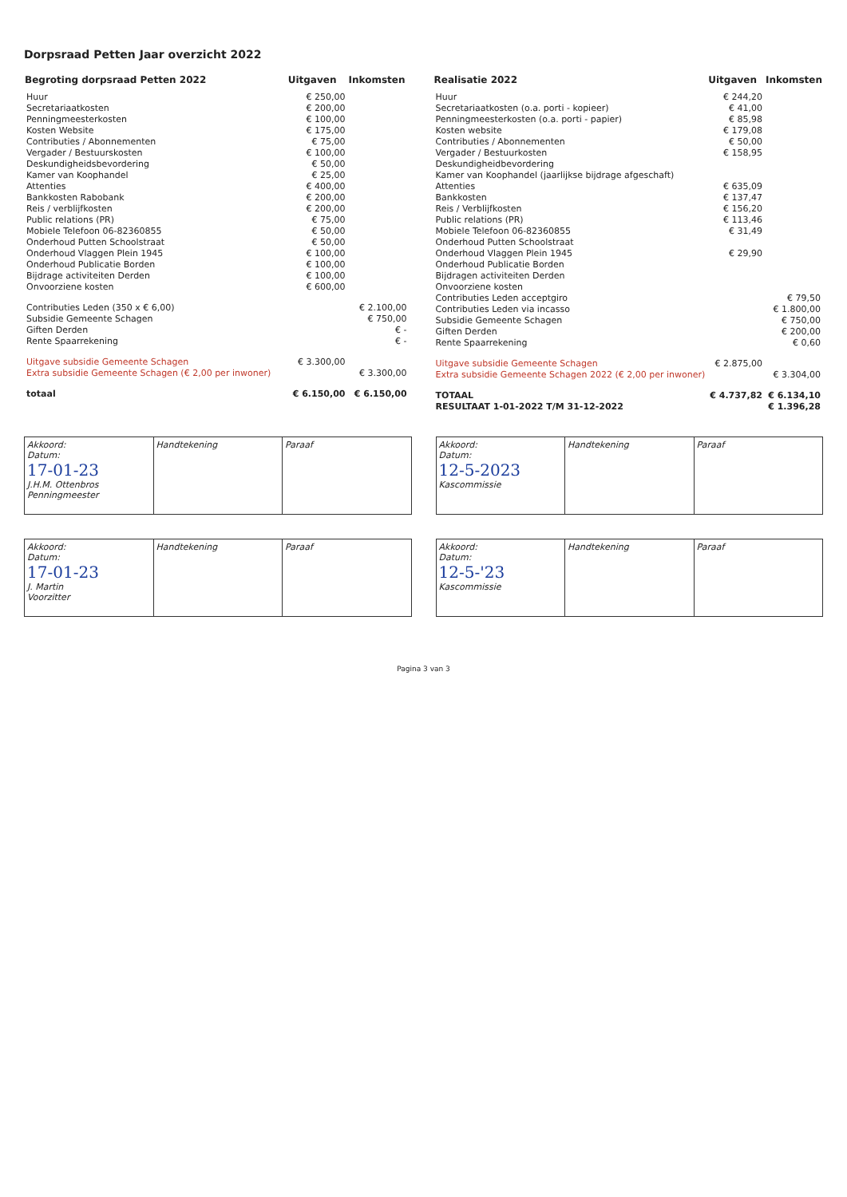Dorpsraad Petten Jaar overzicht 2022
| Begroting dorpsraad Petten 2022 | Uitgaven | Inkomsten |
| --- | --- | --- |
| Huur | € 250,00 | |
| Secretariaatkosten | € 200,00 | |
| Penningmeesterkosten | € 100,00 | |
| Kosten Website | € 175,00 | |
| Contributies / Abonnementen | € 75,00 | |
| Vergader / Bestuurskosten | € 100,00 | |
| Deskundigheidsbevordering | € 50,00 | |
| Kamer van Koophandel | € 25,00 | |
| Attenties | € 400,00 | |
| Bankkosten Rabobank | € 200,00 | |
| Reis / verblijfkosten | € 200,00 | |
| Public relations (PR) | € 75,00 | |
| Mobiele Telefoon 06-82360855 | € 50,00 | |
| Onderhoud Putten Schoolstraat | € 50,00 | |
| Onderhoud Vlaggen Plein 1945 | € 100,00 | |
| Onderhoud Publicatie Borden | € 100,00 | |
| Bijdrage activiteiten Derden | € 100,00 | |
| Onvoorziene kosten | € 600,00 | |
| Contributies Leden (350 x € 6,00) | | € 2.100,00 |
| Subsidie Gemeente Schagen | | € 750,00 |
| Giften Derden | | € - |
| Rente Spaarrekening | | € - |
| Uitgave subsidie Gemeente Schagen | € 3.300,00 | |
| Extra subsidie Gemeente Schagen (€ 2,00 per inwoner) | | € 3.300,00 |
| totaal | € 6.150,00 | € 6.150,00 |
| Realisatie 2022 | Uitgaven | Inkomsten |
| --- | --- | --- |
| Huur | € 244,20 | |
| Secretariaatkosten (o.a. porti - kopieer) | € 41,00 | |
| Penningmeesterkosten (o.a. porti - papier) | € 85,98 | |
| Kosten website | € 179,08 | |
| Contributies / Abonnementen | € 50,00 | |
| Vergader / Bestuurkosten | € 158,95 | |
| Deskundigheidbevordering | | |
| Kamer van Koophandel (jaarlijkse bijdrage afgeschaft) | | |
| Attenties | € 635,09 | |
| Bankkosten | € 137,47 | |
| Reis / Verblijfkosten | € 156,20 | |
| Public relations (PR) | € 113,46 | |
| Mobiele Telefoon 06-82360855 | € 31,49 | |
| Onderhoud Putten Schoolstraat | | |
| Onderhoud Vlaggen Plein 1945 | € 29,90 | |
| Onderhoud Publicatie Borden | | |
| Bijdragen activiteiten Derden | | |
| Onvoorziene kosten | | |
| Contributies Leden acceptgiro | | € 79,50 |
| Contributies Leden via incasso | | € 1.800,00 |
| Subsidie Gemeente Schagen | | € 750,00 |
| Giften Derden | | € 200,00 |
| Rente Spaarrekening | | € 0,60 |
| Uitgave subsidie Gemeente Schagen | € 2.875,00 | |
| Extra subsidie Gemeente Schagen 2022 (€ 2,00 per inwoner) | | € 3.304,00 |
| TOTAAL | € 4.737,82 | € 6.134,10 |
| RESULTAAT 1-01-2022 T/M 31-12-2022 | | € 1.396,28 |
| Akkoord: Datum: 17-01-23 J.H.M. Ottenbros Penningmeester | Handtekening | Paraaf |
| Akkoord: Datum: 17-01-23 J. Martin Voorzitter | Handtekening | Paraaf |
| Akkoord: Datum: 12-5-2023 Kascommissie | Handtekening | Paraaf |
| Akkoord: Datum: 12-5-'23 Kascommissie | Handtekening | Paraaf |
Pagina 3 van 3